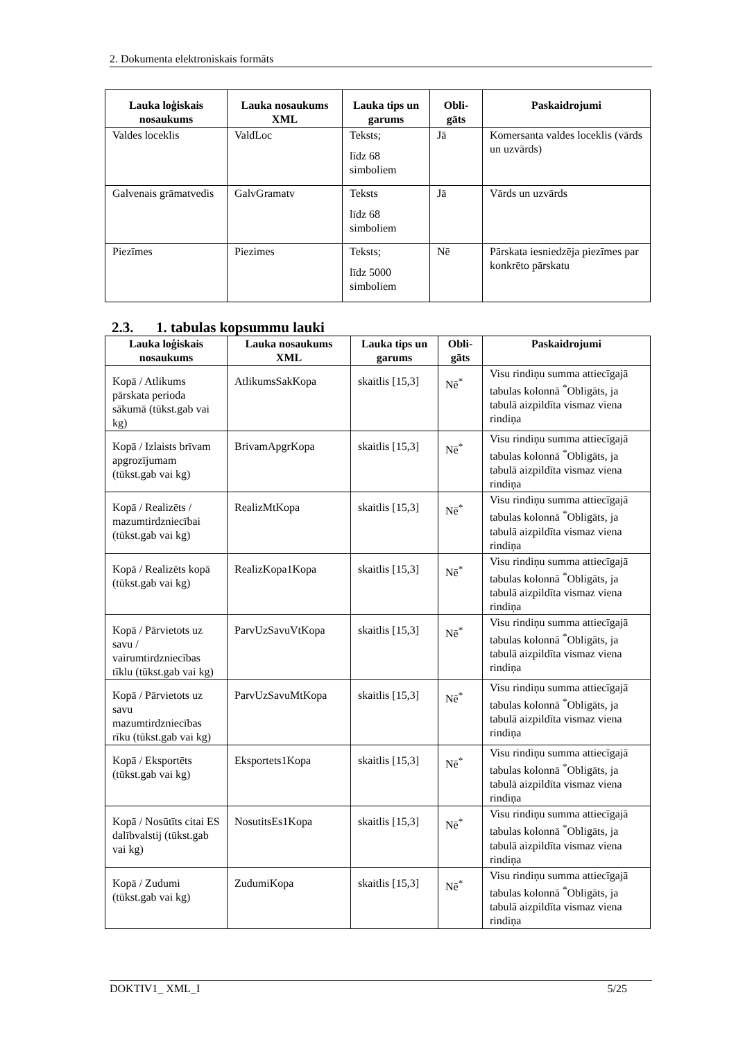2. Dokumenta elektroniskais formāts
| Lauka loģiskais nosaukums | Lauka nosaukums XML | Lauka tips un garums | Obli-gāts | Paskaidrojumi |
| --- | --- | --- | --- | --- |
| Valdes loceklis | ValdLoc | Teksts; līdz 68 simboliem | Jā | Komersanta valdes loceklis (vārds un uzvārds) |
| Galvenais grāmatvedis | GalvGramatv | Teksts līdz 68 simboliem | Jā | Vārds un uzvārds |
| Piezīmes | Piezimes | Teksts; līdz 5000 simboliem | Nē | Pārskata iesniedzēja piezīmes par konkrēto pārskatu |
2.3. 1. tabulas kopsummu lauki
| Lauka loģiskais nosaukums | Lauka nosaukums XML | Lauka tips un garums | Obli-gāts | Paskaidrojumi |
| --- | --- | --- | --- | --- |
| Kopā / Atlikums pārskata perioda sākumā (tūkst.gab vai kg) | AtlikumsSakKopa | skaitlis [15,3] | Nē<sup>*</sup> | Visu rindiņu summa attiecīgajā tabulas kolonnā <sup>*</sup>Obligāts, ja tabulā aizpildīta vismaz viena rindiņa |
| Kopā / Izlaists brīvam apgrozījumam (tūkst.gab vai kg) | BrivamApgrKopa | skaitlis [15,3] | Nē<sup>*</sup> | Visu rindiņu summa attiecīgajā tabulas kolonnā <sup>*</sup>Obligāts, ja tabulā aizpildīta vismaz viena rindiņa |
| Kopā / Realizēts / mazumtirdzniecībai (tūkst.gab vai kg) | RealizMtKopa | skaitlis [15,3] | Nē<sup>*</sup> | Visu rindiņu summa attiecīgajā tabulas kolonnā <sup>*</sup>Obligāts, ja tabulā aizpildīta vismaz viena rindiņa |
| Kopā / Realizēts kopā (tūkst.gab vai kg) | RealizKopa1Kopa | skaitlis [15,3] | Nē<sup>*</sup> | Visu rindiņu summa attiecīgajā tabulas kolonnā <sup>*</sup>Obligāts, ja tabulā aizpildīta vismaz viena rindiņa |
| Kopā / Pārvietots uz savu / vairumtirdzniecības tīklu (tūkst.gab vai kg) | ParvUzSavuVtKopa | skaitlis [15,3] | Nē<sup>*</sup> | Visu rindiņu summa attiecīgajā tabulas kolonnā <sup>*</sup>Obligāts, ja tabulā aizpildīta vismaz viena rindiņa |
| Kopā / Pārvietots uz savu mazumtirdzniecības rīku (tūkst.gab vai kg) | ParvUzSavuMtKopa | skaitlis [15,3] | Nē<sup>*</sup> | Visu rindiņu summa attiecīgajā tabulas kolonnā <sup>*</sup>Obligāts, ja tabulā aizpildīta vismaz viena rindiņa |
| Kopā / Eksportēts (tūkst.gab vai kg) | Eksportets1Kopa | skaitlis [15,3] | Nē<sup>*</sup> | Visu rindiņu summa attiecīgajā tabulas kolonnā <sup>*</sup>Obligāts, ja tabulā aizpildīta vismaz viena rindiņa |
| Kopā / Nosūtīts citai ES dalībvalstij (tūkst.gab vai kg) | NosutitsEs1Kopa | skaitlis [15,3] | Nē<sup>*</sup> | Visu rindiņu summa attiecīgajā tabulas kolonnā <sup>*</sup>Obligāts, ja tabulā aizpildīta vismaz viena rindiņa |
| Kopā / Zudumi (tūkst.gab vai kg) | ZudumiKopa | skaitlis [15,3] | Nē<sup>*</sup> | Visu rindiņu summa attiecīgajā tabulas kolonnā <sup>*</sup>Obligāts, ja tabulā aizpildīta vismaz viena rindiņa |
DOKTIV1_ XML_I 5/25